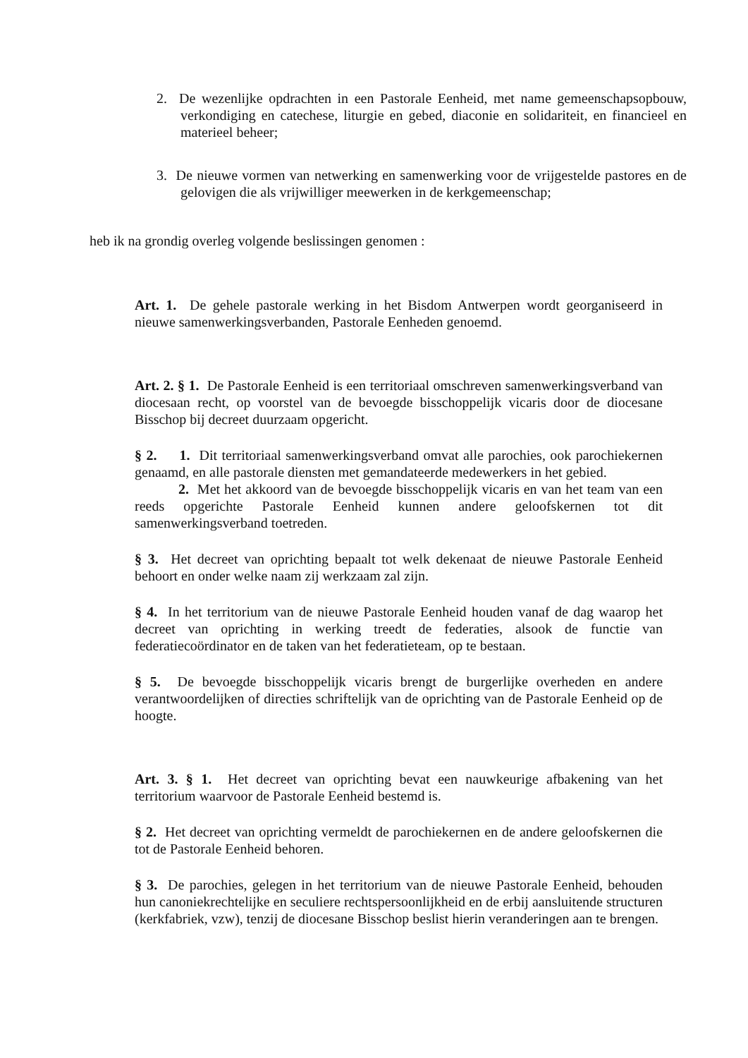2. De wezenlijke opdrachten in een Pastorale Eenheid, met name gemeenschapsopbouw, verkondiging en catechese, liturgie en gebed, diaconie en solidariteit, en financieel en materieel beheer;
3. De nieuwe vormen van netwerking en samenwerking voor de vrijgestelde pastores en de gelovigen die als vrijwilliger meewerken in de kerkgemeenschap;
heb ik na grondig overleg volgende beslissingen genomen :
Art. 1. De gehele pastorale werking in het Bisdom Antwerpen wordt georganiseerd in nieuwe samenwerkingsverbanden, Pastorale Eenheden genoemd.
Art. 2. § 1. De Pastorale Eenheid is een territoriaal omschreven samenwerkingsverband van diocesaan recht, op voorstel van de bevoegde bisschoppelijk vicaris door de diocesane Bisschop bij decreet duurzaam opgericht.
§ 2. 1. Dit territoriaal samenwerkingsverband omvat alle parochies, ook parochiekernen genaamd, en alle pastorale diensten met gemandateerde medewerkers in het gebied.
2. Met het akkoord van de bevoegde bisschoppelijk vicaris en van het team van een reeds opgerichte Pastorale Eenheid kunnen andere geloofskernen tot dit samenwerkingsverband toetreden.
§ 3. Het decreet van oprichting bepaalt tot welk dekenaat de nieuwe Pastorale Eenheid behoort en onder welke naam zij werkzaam zal zijn.
§ 4. In het territorium van de nieuwe Pastorale Eenheid houden vanaf de dag waarop het decreet van oprichting in werking treedt de federaties, alsook de functie van federatiecoördinator en de taken van het federatieteam, op te bestaan.
§ 5. De bevoegde bisschoppelijk vicaris brengt de burgerlijke overheden en andere verantwoordelijken of directies schriftelijk van de oprichting van de Pastorale Eenheid op de hoogte.
Art. 3. § 1. Het decreet van oprichting bevat een nauwkeurige afbakening van het territorium waarvoor de Pastorale Eenheid bestemd is.
§ 2. Het decreet van oprichting vermeldt de parochiekernen en de andere geloofskernen die tot de Pastorale Eenheid behoren.
§ 3. De parochies, gelegen in het territorium van de nieuwe Pastorale Eenheid, behouden hun canoniekrechtelijke en seculiere rechtspersoonlijkheid en de erbij aansluitende structuren (kerkfabriek, vzw), tenzij de diocesane Bisschop beslist hierin veranderingen aan te brengen.